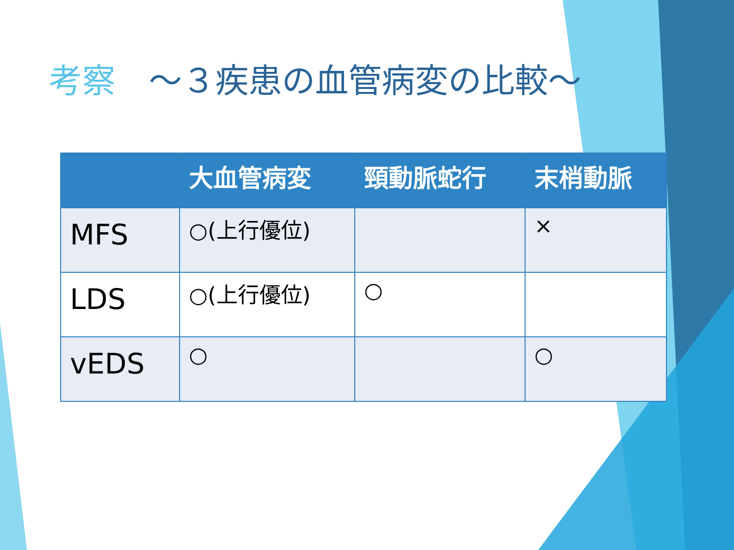考察　～３疾患の血管病変の比較～
| | 大血管病変 | 頸動脈蛇行 | 末梢動脈 |
| --- | --- | --- | --- |
| MFS | ○(上行優位) | | × |
| LDS | ○(上行優位) | ○ | |
| vEDS | ○ | | ○ |